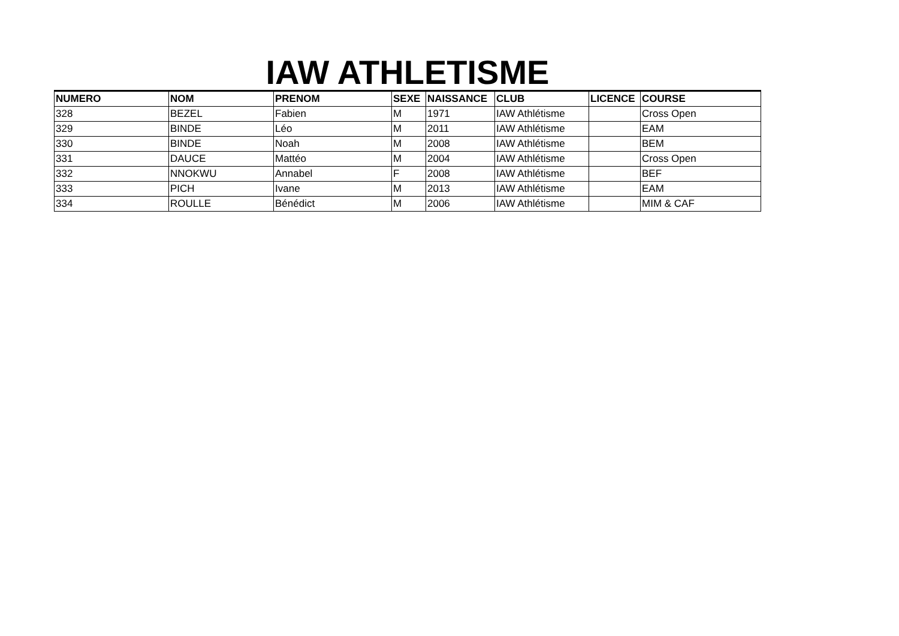IAW ATHLETISME
| NUMERO | NOM | PRENOM | SEXE | NAISSANCE | CLUB | LICENCE | COURSE |
| --- | --- | --- | --- | --- | --- | --- | --- |
| 328 | BEZEL | Fabien | M | 1971 | IAW Athlétisme | | Cross Open |
| 329 | BINDE | Léo | M | 2011 | IAW Athlétisme | | EAM |
| 330 | BINDE | Noah | M | 2008 | IAW Athlétisme | | BEM |
| 331 | DAUCE | Mattéo | M | 2004 | IAW Athlétisme | | Cross Open |
| 332 | NNOKWU | Annabel | F | 2008 | IAW Athlétisme | | BEF |
| 333 | PICH | Ivane | M | 2013 | IAW Athlétisme | | EAM |
| 334 | ROULLE | Bénédict | M | 2006 | IAW Athlétisme | | MIM & CAF |